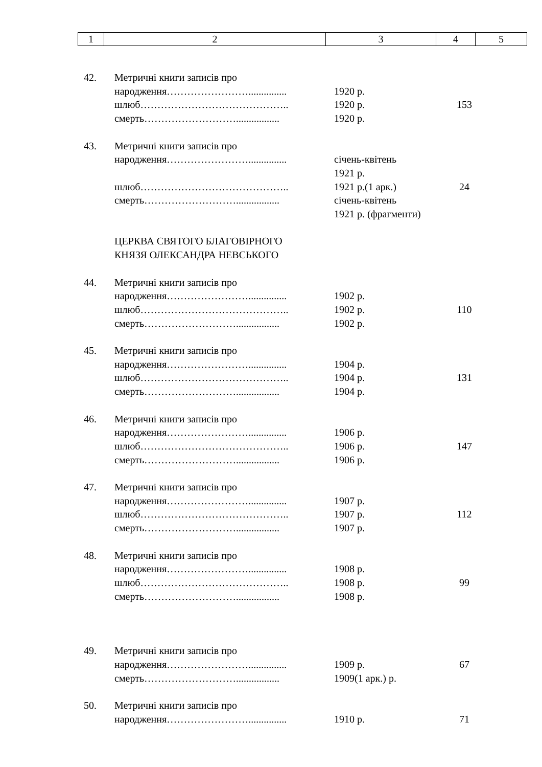| 1 | 2 | 3 | 4 | 5 |
| 42. | Метричні книги записів про | | |
| | народження……………………............... | 1920 р. | |
| | шлюб…………………………………….. | 1920 р. | 153 |
| | смерть………………………................. | 1920 р. | |
| 43. | Метричні книги записів про | | |
| | народження……………………............... | січень-квітень 1921 р. | |
| | шлюб…………………………………….. | 1921 р.(1 арк.) | 24 |
| | смерть………………………................. | січень-квітень 1921 р. (фрагменти) | |
| | ЦЕРКВА СВЯТОГО БЛАГОВІРНОГО КНЯЗЯ ОЛЕКСАНДРА НЕВСЬКОГО | | |
| 44. | Метричні книги записів про | | |
| | народження……………………............... | 1902 р. | |
| | шлюб…………………………………….. | 1902 р. | 110 |
| | смерть………………………................. | 1902 р. | |
| 45. | Метричні книги записів про | | |
| | народження……………………............... | 1904 р. | |
| | шлюб…………………………………….. | 1904 р. | 131 |
| | смерть………………………................. | 1904 р. | |
| 46. | Метричні книги записів про | | |
| | народження……………………............... | 1906 р. | |
| | шлюб…………………………………….. | 1906 р. | 147 |
| | смерть………………………................. | 1906 р. | |
| 47. | Метричні книги записів про | | |
| | народження……………………............... | 1907 р. | |
| | шлюб…………………………………….. | 1907 р. | 112 |
| | смерть………………………................. | 1907 р. | |
| 48. | Метричні книги записів про | | |
| | народження……………………............... | 1908 р. | |
| | шлюб…………………………………….. | 1908 р. | 99 |
| | смерть………………………................. | 1908 р. | |
| 49. | Метричні книги записів про | | |
| | народження……………………............... | 1909 р. | 67 |
| | смерть………………………................. | 1909(1 арк.) р. | |
| 50. | Метричні книги записів про | | |
| | народження……………………............... | 1910 р. | 71 |